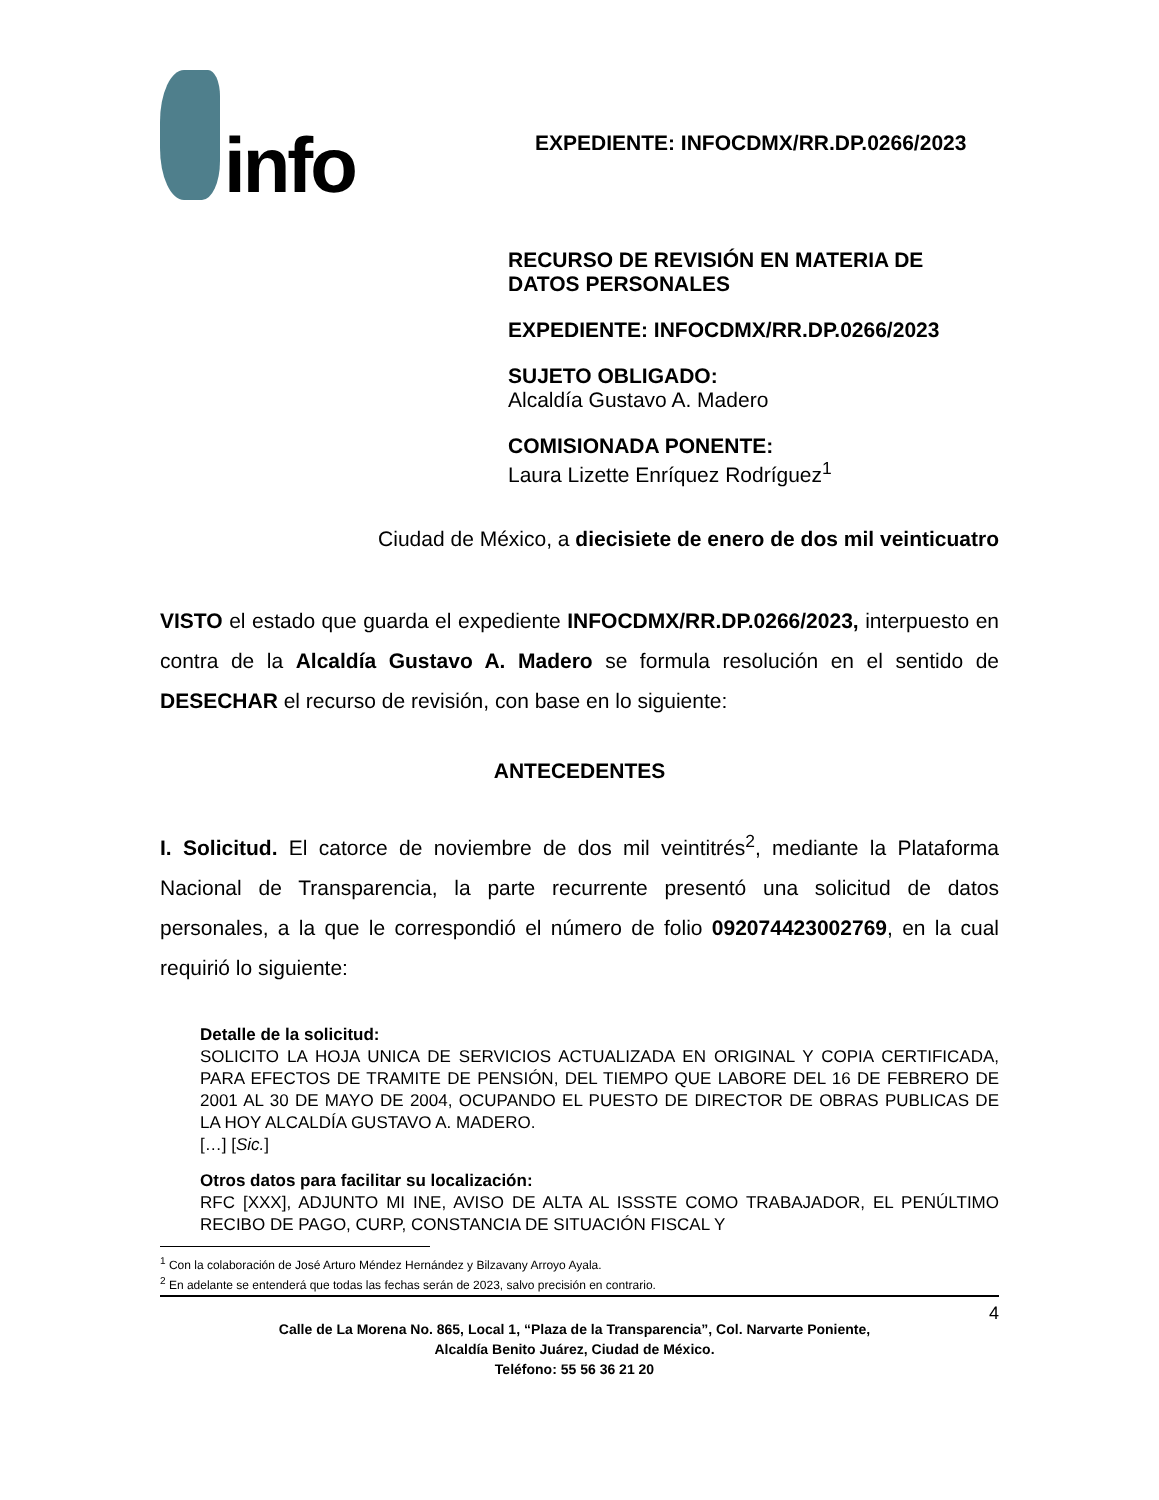info
EXPEDIENTE: INFOCDMX/RR.DP.0266/2023
RECURSO DE REVISIÓN EN MATERIA DE DATOS PERSONALES
EXPEDIENTE: INFOCDMX/RR.DP.0266/2023
SUJETO OBLIGADO:
Alcaldía Gustavo A. Madero
COMISIONADA PONENTE:
Laura Lizette Enríquez Rodríguez<sup>1</sup>
Ciudad de México, a diecisiete de enero de dos mil veinticuatro
VISTO el estado que guarda el expediente INFOCDMX/RR.DP.0266/2023, interpuesto en contra de la Alcaldía Gustavo A. Madero se formula resolución en el sentido de DESECHAR el recurso de revisión, con base en lo siguiente:
ANTECEDENTES
I. Solicitud. El catorce de noviembre de dos mil veintitrés<sup>2</sup>, mediante la Plataforma Nacional de Transparencia, la parte recurrente presentó una solicitud de datos personales, a la que le correspondió el número de folio 092074423002769, en la cual requirió lo siguiente:
Detalle de la solicitud:
SOLICITO LA HOJA UNICA DE SERVICIOS ACTUALIZADA EN ORIGINAL Y COPIA CERTIFICADA, PARA EFECTOS DE TRAMITE DE PENSIÓN, DEL TIEMPO QUE LABORE DEL 16 DE FEBRERO DE 2001 AL 30 DE MAYO DE 2004, OCUPANDO EL PUESTO DE DIRECTOR DE OBRAS PUBLICAS DE LA HOY ALCALDÍA GUSTAVO A. MADERO.
[…] [Sic.]
Otros datos para facilitar su localización:
RFC [XXX], ADJUNTO MI INE, AVISO DE ALTA AL ISSSTE COMO TRABAJADOR, EL PENÚLTIMO RECIBO DE PAGO, CURP, CONSTANCIA DE SITUACIÓN FISCAL Y
<sup>1</sup> Con la colaboración de José Arturo Méndez Hernández y Bilzavany Arroyo Ayala.
<sup>2</sup> En adelante se entenderá que todas las fechas serán de 2023, salvo precisión en contrario.
Calle de La Morena No. 865, Local 1, “Plaza de la Transparencia”, Col. Narvarte Poniente,
Alcaldía Benito Juárez, Ciudad de México.
Teléfono: 55 56 36 21 20
4